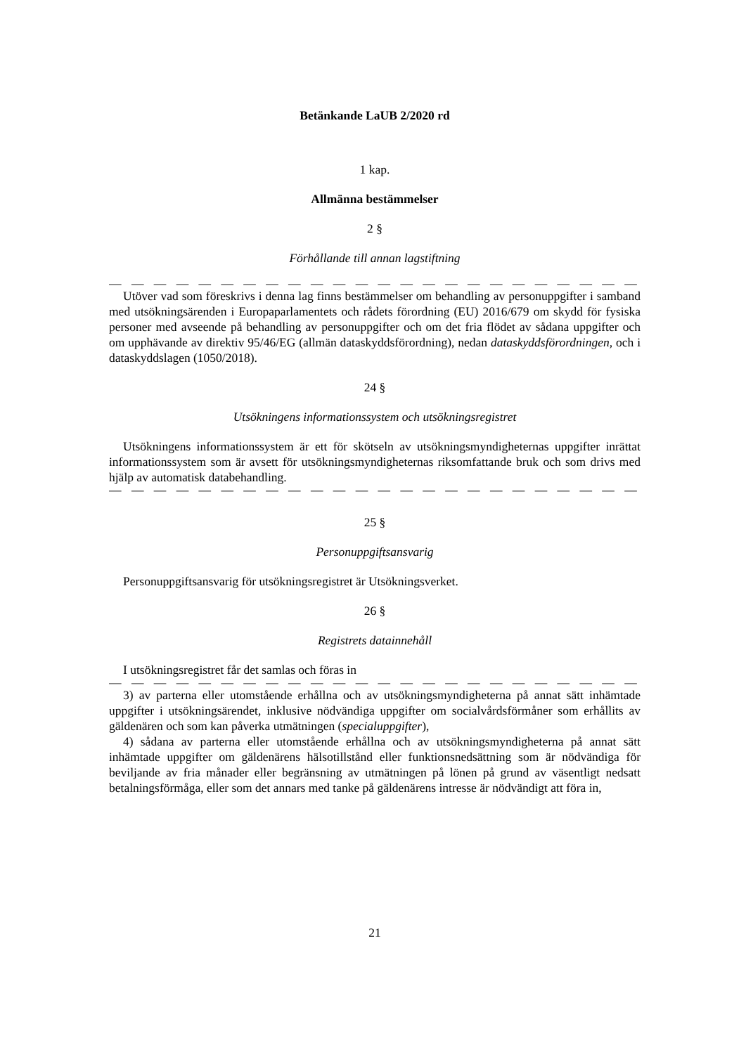Betänkande LaUB 2/2020 rd
1 kap.
Allmänna bestämmelser
2 §
Förhållande till annan lagstiftning
— — — — — — — — — — — — — — — — — — — — — — — — — —
Utöver vad som föreskrivs i denna lag finns bestämmelser om behandling av personuppgifter i samband med utsökningsärenden i Europaparlamentets och rådets förordning (EU) 2016/679 om skydd för fysiska personer med avseende på behandling av personuppgifter och om det fria flödet av sådana uppgifter och om upphävande av direktiv 95/46/EG (allmän dataskyddsförordning), nedan dataskyddsförordningen, och i dataskyddslagen (1050/2018).
24 §
Utsökningens informationssystem och utsökningsregistret
Utsökningens informationssystem är ett för skötseln av utsökningsmyndigheternas uppgifter inrättat informationssystem som är avsett för utsökningsmyndigheternas riksomfattande bruk och som drivs med hjälp av automatisk databehandling.
— — — — — — — — — — — — — — — — — — — — — — — — — —
25 §
Personuppgiftsansvarig
Personuppgiftsansvarig för utsökningsregistret är Utsökningsverket.
26 §
Registrets datainnehåll
I utsökningsregistret får det samlas och föras in
— — — — — — — — — — — — — — — — — — — — — — — — — —
3) av parterna eller utomstående erhållna och av utsökningsmyndigheterna på annat sätt inhämtade uppgifter i utsökningsärendet, inklusive nödvändiga uppgifter om socialvårdsförmåner som erhållits av gäldenären och som kan påverka utmätningen (specialuppgifter),
4) sådana av parterna eller utomstående erhållna och av utsökningsmyndigheterna på annat sätt inhämtade uppgifter om gäldenärens hälsotillstånd eller funktionsnedsättning som är nödvändiga för beviljande av fria månader eller begränsning av utmätningen på lönen på grund av väsentligt nedsatt betalningsförmåga, eller som det annars med tanke på gäldenärens intresse är nödvändigt att föra in,
21